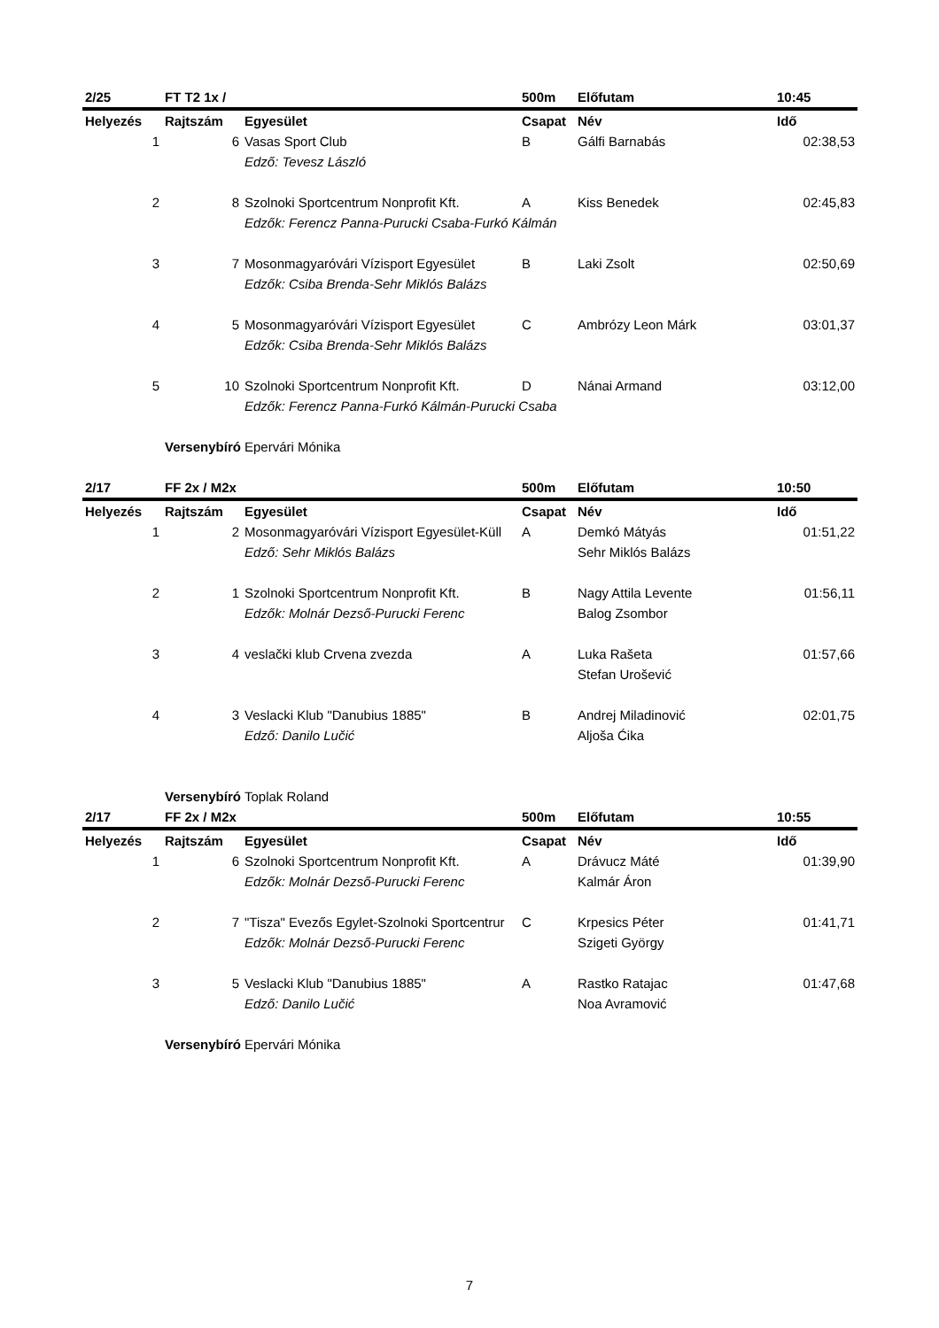| 2/25 | FT T2 1x / | | 500m | Előfutam | 10:45 |
| Helyezés | Rajtszám | Egyesület | Csapat | Név | Idő |
| 1 | 6 | Vasas Sport Club | B | Gálfi Barnabás | 02:38,53 |
| | | Edző: Tevesz László | | | |
| 2 | 8 | Szolnoki Sportcentrum Nonprofit Kft. | A | Kiss Benedek | 02:45,83 |
| | | Edzők: Ferencz Panna-Purucki Csaba-Furkó Kálmán | | | |
| 3 | 7 | Mosonmagyaróvári Vízisport Egyesület | B | Laki Zsolt | 02:50,69 |
| | | Edzők: Csiba Brenda-Sehr Miklós Balázs | | | |
| 4 | 5 | Mosonmagyaróvári Vízisport Egyesület | C | Ambrózy Leon Márk | 03:01,37 |
| | | Edzők: Csiba Brenda-Sehr Miklós Balázs | | | |
| 5 | 10 | Szolnoki Sportcentrum Nonprofit Kft. | D | Nánai Armand | 03:12,00 |
| | | Edzők: Ferencz Panna-Furkó Kálmán-Purucki Csaba | | | |
| | Versenybíró | Epervári Mónika | | | |
| 2/17 | FF 2x / M2x | | 500m | Előfutam | 10:50 |
| Helyezés | Rajtszám | Egyesület | Csapat | Név | Idő |
| 1 | 2 | Mosonmagyaróvári Vízisport Egyesület-Küll | A | Demkó Mátyás | 01:51,22 |
| | | Edző: Sehr Miklós Balázs | | Sehr Miklós Balázs | |
| 2 | 1 | Szolnoki Sportcentrum Nonprofit Kft. | B | Nagy Attila Levente | 01:56,11 |
| | | Edzők: Molnár Dezső-Purucki Ferenc | | Balog Zsombor | |
| 3 | 4 | veslački klub Crvena zvezda | A | Luka Rašeta | 01:57,66 |
| | | | | Stefan Urošević | |
| 4 | 3 | Veslacki Klub "Danubius 1885" | B | Andrej Miladinović | 02:01,75 |
| | | Edző: Danilo Lučić | | Aljoša Ćika | |
| | Versenybíró | Toplak Roland | | | |
| 2/17 | FF 2x / M2x | | 500m | Előfutam | 10:55 |
| Helyezés | Rajtszám | Egyesület | Csapat | Név | Idő |
| 1 | 6 | Szolnoki Sportcentrum Nonprofit Kft. | A | Drávucz Máté | 01:39,90 |
| | | Edzők: Molnár Dezső-Purucki Ferenc | | Kalmár Áron | |
| 2 | 7 | "Tisza" Evezős Egylet-Szolnoki Sportcentrur | C | Krpesics Péter | 01:41,71 |
| | | Edzők: Molnár Dezső-Purucki Ferenc | | Szigeti György | |
| 3 | 5 | Veslacki Klub "Danubius 1885" | A | Rastko Ratajac | 01:47,68 |
| | | Edző: Danilo Lučić | | Noa Avramović | |
| | Versenybíró | Epervári Mónika | | | |
7